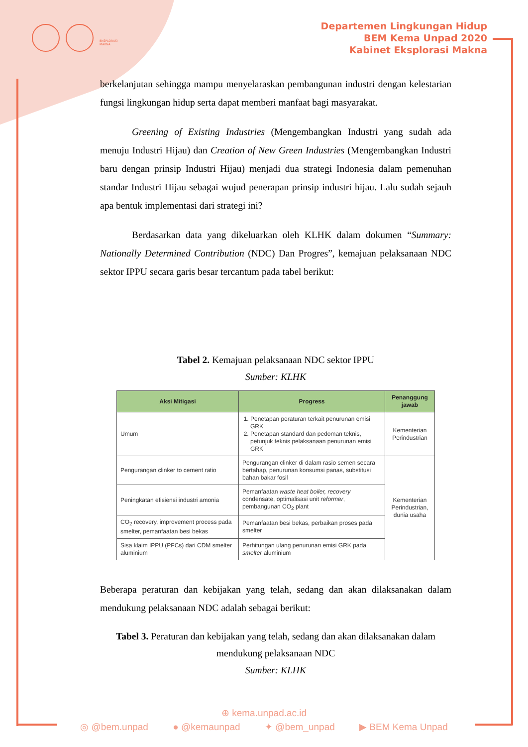EKSPLORASI MAKNA
Departemen Lingkungan Hidup
BEM Kema Unpad 2020
Kabinet Eksplorasi Makna
berkelanjutan sehingga mampu menyelaraskan pembangunan industri dengan kelestarian fungsi lingkungan hidup serta dapat memberi manfaat bagi masyarakat.
Greening of Existing Industries (Mengembangkan Industri yang sudah ada menuju Industri Hijau) dan Creation of New Green Industries (Mengembangkan Industri baru dengan prinsip Industri Hijau) menjadi dua strategi Indonesia dalam pemenuhan standar Industri Hijau sebagai wujud penerapan prinsip industri hijau. Lalu sudah sejauh apa bentuk implementasi dari strategi ini?
Berdasarkan data yang dikeluarkan oleh KLHK dalam dokumen “Summary: Nationally Determined Contribution (NDC) Dan Progres”, kemajuan pelaksanaan NDC sektor IPPU secara garis besar tercantum pada tabel berikut:
Tabel 2. Kemajuan pelaksanaan NDC sektor IPPU
Sumber: KLHK
| Aksi Mitigasi | Progress | Penanggung jawab |
| --- | --- | --- |
| Umum | 1. Penetapan peraturan terkait penurunan emisi GRK 2. Penetapan standard dan pedoman teknis, petunjuk teknis pelaksanaan penurunan emisi GRK | Kementerian Perindustrian |
| Pengurangan clinker to cement ratio | Pengurangan clinker di dalam rasio semen secara bertahap, penurunan konsumsi panas, substitusi bahan bakar fosil | Kementerian Perindustrian, dunia usaha |
| Peningkatan efisiensi industri amonia | Pemanfaatan waste heat boiler, recovery condensate, optimalisasi unit reformer , pembangunan CO<sub>2</sub> plant | |
| CO<sub>2</sub> recovery, improvement process pada smelter, pemanfaatan besi bekas | Pemanfaatan besi bekas, perbaikan proses pada smelter | |
| Sisa klaim IPPU (PFCs) dari CDM smelter aluminium | Perhitungan ulang penurunan emisi GRK pada smelter aluminium | |
Beberapa peraturan dan kebijakan yang telah, sedang dan akan dilaksanakan dalam mendukung pelaksanaan NDC adalah sebagai berikut:
Tabel 3. Peraturan dan kebijakan yang telah, sedang dan akan dilaksanakan dalam mendukung pelaksanaan NDC
Sumber: KLHK
⊕ kema.unpad.ac.id
◎ @bem.unpad ● @kemaunpad ✦ @bem_unpad ▶ BEM Kema Unpad